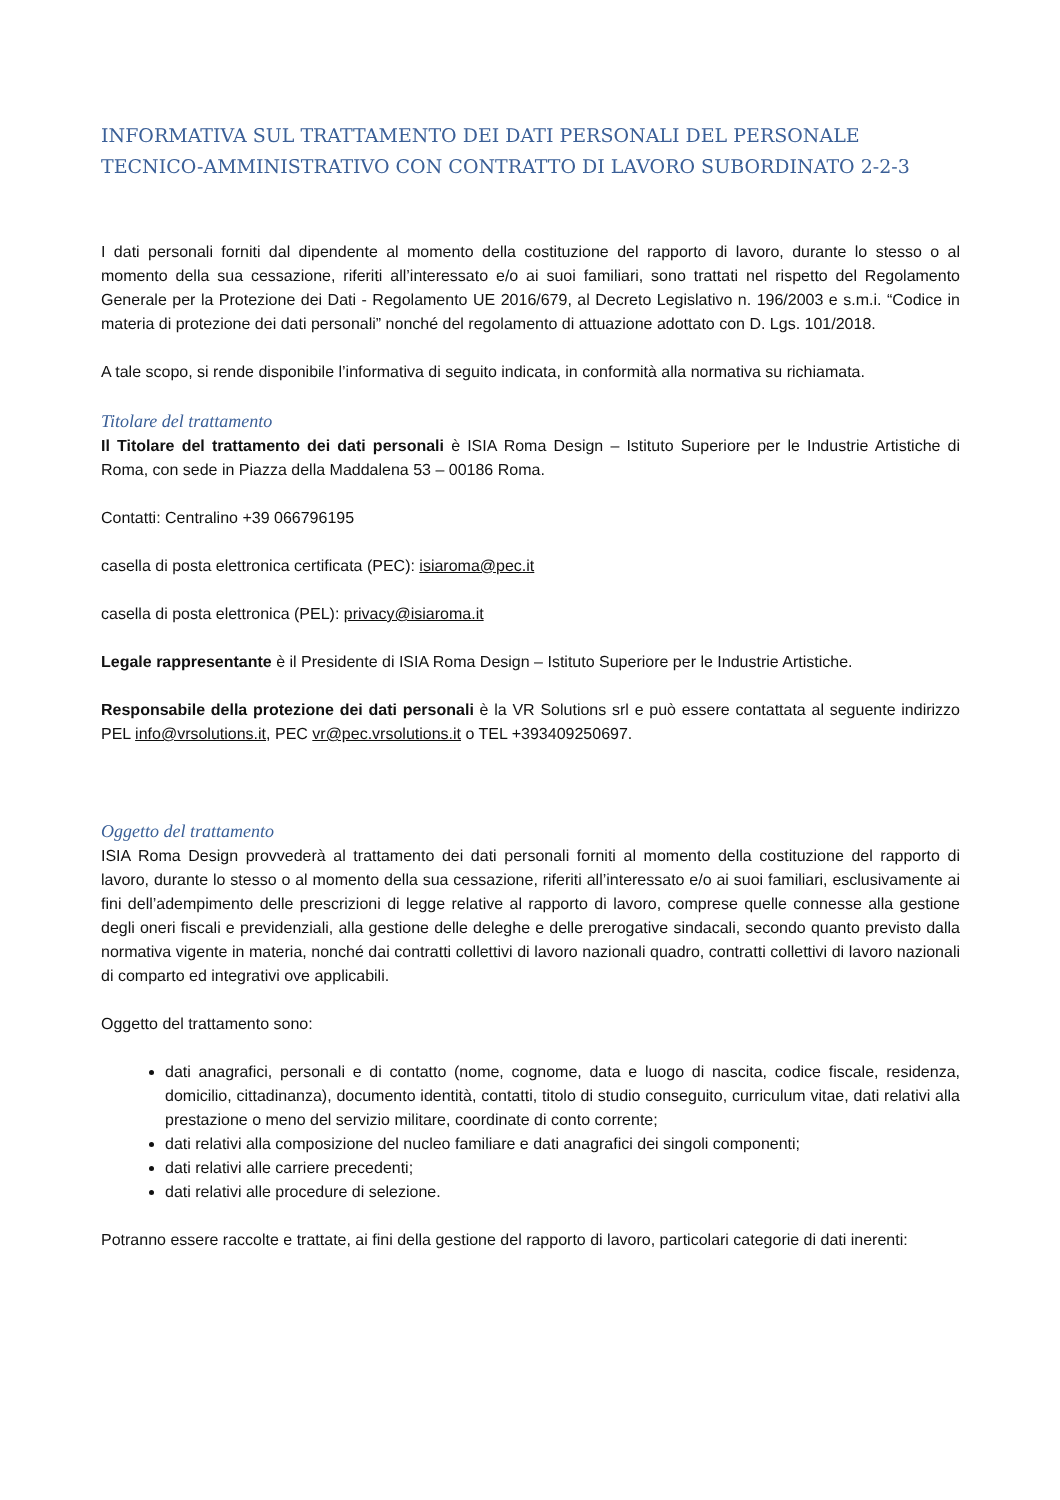INFORMATIVA SUL TRATTAMENTO DEI DATI PERSONALI DEL PERSONALE TECNICO-AMMINISTRATIVO CON CONTRATTO DI LAVORO SUBORDINATO 2-2-3
I dati personali forniti dal dipendente al momento della costituzione del rapporto di lavoro, durante lo stesso o al momento della sua cessazione, riferiti all’interessato e/o ai suoi familiari, sono trattati nel rispetto del Regolamento Generale per la Protezione dei Dati - Regolamento UE 2016/679, al Decreto Legislativo n. 196/2003 e s.m.i. “Codice in materia di protezione dei dati personali” nonché del regolamento di attuazione adottato con D. Lgs. 101/2018.
A tale scopo, si rende disponibile l’informativa di seguito indicata, in conformità alla normativa su richiamata.
Titolare del trattamento
Il Titolare del trattamento dei dati personali è ISIA Roma Design – Istituto Superiore per le Industrie Artistiche di Roma, con sede in Piazza della Maddalena 53 – 00186 Roma.
Contatti: Centralino +39 066796195
casella di posta elettronica certificata (PEC): isiaroma@pec.it
casella di posta elettronica (PEL): privacy@isiaroma.it
Legale rappresentante è il Presidente di ISIA Roma Design – Istituto Superiore per le Industrie Artistiche.
Responsabile della protezione dei dati personali è la VR Solutions srl e può essere contattata al seguente indirizzo PEL info@vrsolutions.it, PEC vr@pec.vrsolutions.it o TEL +393409250697.
Oggetto del trattamento
ISIA Roma Design provvederà al trattamento dei dati personali forniti al momento della costituzione del rapporto di lavoro, durante lo stesso o al momento della sua cessazione, riferiti all’interessato e/o ai suoi familiari, esclusivamente ai fini dell’adempimento delle prescrizioni di legge relative al rapporto di lavoro, comprese quelle connesse alla gestione degli oneri fiscali e previdenziali, alla gestione delle deleghe e delle prerogative sindacali, secondo quanto previsto dalla normativa vigente in materia, nonché dai contratti collettivi di lavoro nazionali quadro, contratti collettivi di lavoro nazionali di comparto ed integrativi ove applicabili.
Oggetto del trattamento sono:
dati anagrafici, personali e di contatto (nome, cognome, data e luogo di nascita, codice fiscale, residenza, domicilio, cittadinanza), documento identità, contatti, titolo di studio conseguito, curriculum vitae, dati relativi alla prestazione o meno del servizio militare, coordinate di conto corrente;
dati relativi alla composizione del nucleo familiare e dati anagrafici dei singoli componenti;
dati relativi alle carriere precedenti;
dati relativi alle procedure di selezione.
Potranno essere raccolte e trattate, ai fini della gestione del rapporto di lavoro, particolari categorie di dati inerenti: